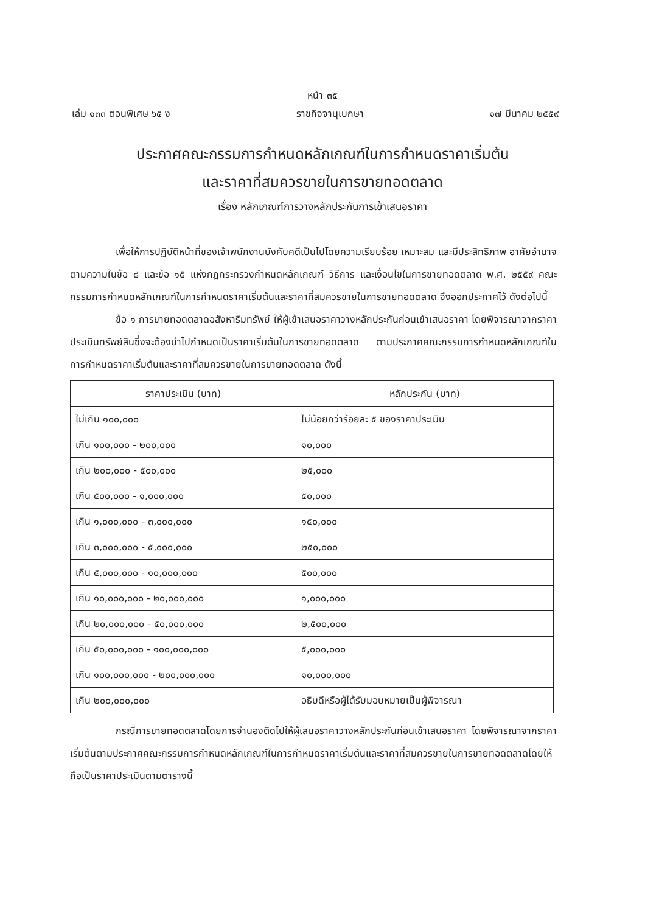หน้า ๓๕
เล่ม ๑๓๓ ตอนพิเศษ ๖๕ ง ราชกิจจานุเบกษา ๑๗ มีนาคม ๒๕๕๙
ประกาศคณะกรรมการกำหนดหลักเกณฑ์ในการกำหนดราคาเริ่มต้น
และราคาที่สมควรขายในการขายทอดตลาด
เรื่อง หลักเกณฑ์การวางหลักประกันการเข้าเสนอราคา
เพื่อให้การปฏิบัติหน้าที่ของเจ้าพนักงานบังคับคดีเป็นไปโดยความเรียบร้อย เหมาะสม และมีประสิทธิภาพ อาศัยอำนาจตามความในข้อ ๘ และข้อ ๑๕ แห่งกฎกระทรวงกำหนดหลักเกณฑ์ วิธีการ และเงื่อนไขในการขายทอดตลาด พ.ศ. ๒๕๕๙ คณะกรรมการกำหนดหลักเกณฑ์ในการกำหนดราคาเริ่มต้นและราคาที่สมควรขายในการขายทอดตลาด จึงออกประกาศไว้ ดังต่อไปนี้
ข้อ ๑ การขายทอดตลาดอสังหาริมทรัพย์ ให้ผู้เข้าเสนอราคาวางหลักประกันก่อนเข้าเสนอราคา โดยพิจารณาจากราคาประเมินทรัพย์สินซึ่งจะต้องนำไปกำหนดเป็นราคาเริ่มต้นในการขายทอดตลาด ตามประกาศคณะกรรมการกำหนดหลักเกณฑ์ในการกำหนดราคาเริ่มต้นและราคาที่สมควรขายในการขายทอดตลาด ดังนี้
| ราคาประเมิน (บาท) | หลักประกัน (บาท) |
| --- | --- |
| ไม่เกิน ๑๐๐,๐๐๐ | ไม่น้อยกว่าร้อยละ ๕ ของราคาประเมิน |
| เกิน ๑๐๐,๐๐๐ - ๒๐๐,๐๐๐ | ๑๐,๐๐๐ |
| เกิน ๒๐๐,๐๐๐ - ๕๐๐,๐๐๐ | ๒๕,๐๐๐ |
| เกิน ๕๐๐,๐๐๐ - ๑,๐๐๐,๐๐๐ | ๕๐,๐๐๐ |
| เกิน ๑,๐๐๐,๐๐๐ - ๓,๐๐๐,๐๐๐ | ๑๕๐,๐๐๐ |
| เกิน ๓,๐๐๐,๐๐๐ - ๕,๐๐๐,๐๐๐ | ๒๕๐,๐๐๐ |
| เกิน ๕,๐๐๐,๐๐๐ - ๑๐,๐๐๐,๐๐๐ | ๕๐๐,๐๐๐ |
| เกิน ๑๐,๐๐๐,๐๐๐ - ๒๐,๐๐๐,๐๐๐ | ๑,๐๐๐,๐๐๐ |
| เกิน ๒๐,๐๐๐,๐๐๐ - ๕๐,๐๐๐,๐๐๐ | ๒,๕๐๐,๐๐๐ |
| เกิน ๕๐,๐๐๐,๐๐๐ - ๑๐๐,๐๐๐,๐๐๐ | ๕,๐๐๐,๐๐๐ |
| เกิน ๑๐๐,๐๐๐,๐๐๐ - ๒๐๐,๐๐๐,๐๐๐ | ๑๐,๐๐๐,๐๐๐ |
| เกิน ๒๐๐,๐๐๐,๐๐๐ | อธิบดีหรือผู้ได้รับมอบหมายเป็นผู้พิจารณา |
กรณีการขายทอดตลาดโดยการจำนองติดไปให้ผู้เสนอราคาวางหลักประกันก่อนเข้าเสนอราคา โดยพิจารณาจากราคาเริ่มต้นตามประกาศคณะกรรมการกำหนดหลักเกณฑ์ในการกำหนดราคาเริ่มต้นและราคาที่สมควรขายในการขายทอดตลาดโดยให้ถือเป็นราคาประเมินตามตารางนี้